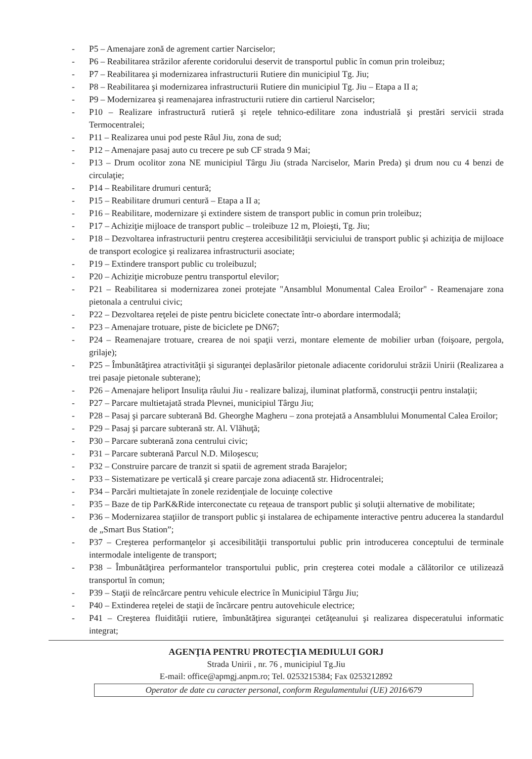- P5 – Amenajare zonă de agrement cartier Narciselor;
- P6 – Reabilitarea străzilor aferente coridorului deservit de transportul public în comun prin troleibuz;
- P7 – Reabilitarea şi modernizarea infrastructurii Rutiere din municipiul Tg. Jiu;
- P8 – Reabilitarea şi modernizarea infrastructurii Rutiere din municipiul Tg. Jiu – Etapa a II a;
- P9 – Modernizarea şi reamenajarea infrastructurii rutiere din cartierul Narciselor;
- P10 – Realizare infrastructură rutieră şi reţele tehnico-edilitare zona industrială şi prestări servicii strada Termocentralei;
- P11 – Realizarea unui pod peste Râul Jiu, zona de sud;
- P12 – Amenajare pasaj auto cu trecere pe sub CF strada 9 Mai;
- P13 – Drum ocolitor zona NE municipiul Târgu Jiu (strada Narciselor, Marin Preda) şi drum nou cu 4 benzi de circulaţie;
- P14 – Reabilitare drumuri centură;
- P15 – Reabilitare drumuri centură – Etapa a II a;
- P16 – Reabilitare, modernizare şi extindere sistem de transport public in comun prin troleibuz;
- P17 – Achiziţie mijloace de transport public – troleibuze 12 m, Ploieşti, Tg. Jiu;
- P18 – Dezvoltarea infrastructurii pentru creşterea accesibilităţii serviciului de transport public şi achiziţia de mijloace de transport ecologice şi realizarea infrastructurii asociate;
- P19 – Extindere transport public cu troleibuzul;
- P20 – Achiziţie microbuze pentru transportul elevilor;
- P21 – Reabilitarea si modernizarea zonei protejate "Ansamblul Monumental Calea Eroilor" - Reamenajare zona pietonala a centrului civic;
- P22 – Dezvoltarea reţelei de piste pentru biciclete conectate într-o abordare intermodală;
- P23 – Amenajare trotuare, piste de biciclete pe DN67;
- P24 – Reamenajare trotuare, crearea de noi spaţii verzi, montare elemente de mobilier urban (foişoare, pergola, grilaje);
- P25 – Îmbunătăţirea atractivităţii şi siguranţei deplasărilor pietonale adiacente coridorului străzii Unirii (Realizarea a trei pasaje pietonale subterane);
- P26 – Amenajare heliport Insuliţa râului Jiu - realizare balizaj, iluminat platformă, construcţii pentru instalaţii;
- P27 – Parcare multietajată strada Plevnei, municipiul Târgu Jiu;
- P28 – Pasaj şi parcare subterană Bd. Gheorghe Magheru – zona protejată a Ansamblului Monumental Calea Eroilor;
- P29 – Pasaj şi parcare subterană str. Al. Vlăhuţă;
- P30 – Parcare subterană zona centrului civic;
- P31 – Parcare subterană Parcul N.D. Miloşescu;
- P32 – Construire parcare de tranzit si spatii de agrement strada Barajelor;
- P33 – Sistematizare pe verticală şi creare parcaje zona adiacentă str. Hidrocentralei;
- P34 – Parcări multietajate în zonele rezidenţiale de locuinţe colective
- P35 – Baze de tip ParK&Ride interconectate cu reţeaua de transport public şi soluţii alternative de mobilitate;
- P36 – Modernizarea staţiilor de transport public şi instalarea de echipamente interactive pentru aducerea la standardul de „Smart Bus Station”;
- P37 – Creşterea performanţelor şi accesibilităţii transportului public prin introducerea conceptului de terminale intermodale inteligente de transport;
- P38 – Îmbunătăţirea performantelor transportului public, prin creşterea cotei modale a călătorilor ce utilizează transportul în comun;
- P39 – Staţii de reîncărcare pentru vehicule electrice în Municipiul Târgu Jiu;
- P40 – Extinderea reţelei de staţii de încărcare pentru autovehicule electrice;
- P41 – Creşterea fluidităţii rutiere, îmbunătăţirea siguranţei cetăţeanului şi realizarea dispeceratului informatic integrat;
AGENŢIA PENTRU PROTECŢIA MEDIULUI GORJ
Strada Unirii , nr. 76 , municipiul Tg.Jiu
E-mail: office@apmgj.anpm.ro; Tel. 0253215384; Fax 0253212892
Operator de date cu caracter personal, conform Regulamentului (UE) 2016/679